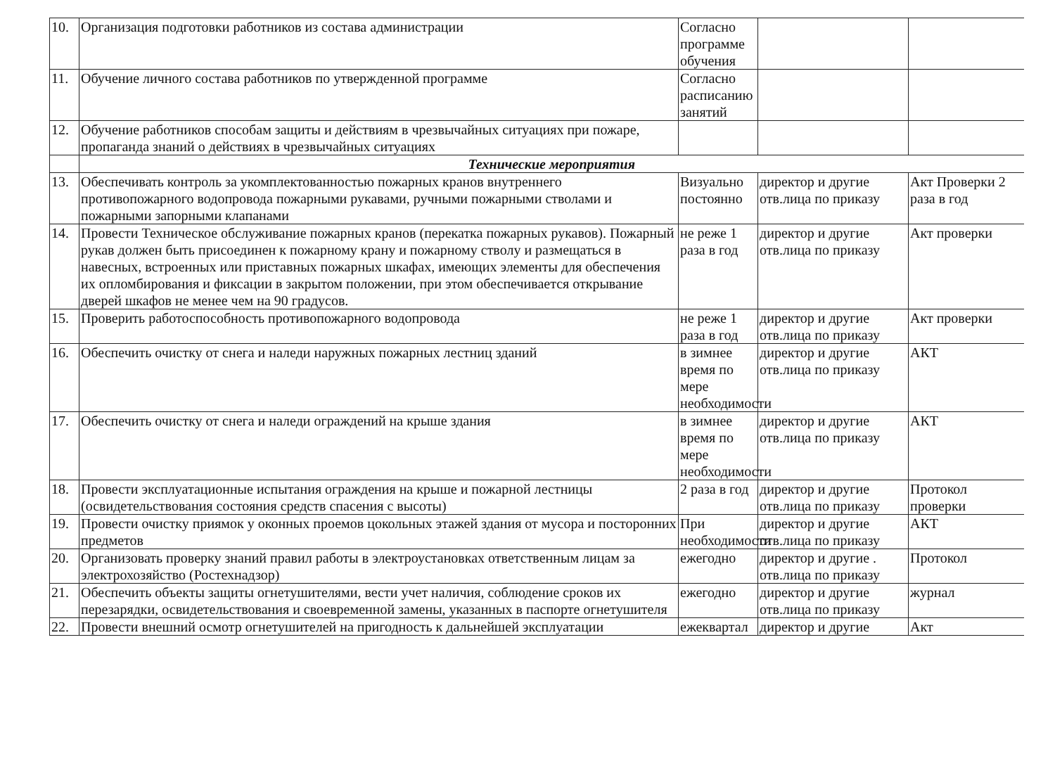| 10. | Организация подготовки работников из состава администрации | Согласно программе обучения | | |
| 11. | Обучение личного состава работников по утвержденной программе | Согласно расписанию занятий | | |
| 12. | Обучение работников способам защиты и действиям в чрезвычайных ситуациях при пожаре, пропаганда знаний о действиях в чрезвычайных ситуациях | | | |
| | Технические мероприятия | | | |
| 13. | Обеспечивать контроль за укомплектованностью пожарных кранов внутреннего противопожарного водопровода пожарными рукавами, ручными пожарными стволами и пожарными запорными клапанами | Визуально постоянно | директор и другие отв.лица по приказу | Акт Проверки 2 раза в год |
| 14. | Провести Техническое обслуживание пожарных кранов (перекатка пожарных рукавов). Пожарный рукав должен быть присоединен к пожарному крану и пожарному стволу и размещаться в навесных, встроенных или приставных пожарных шкафах, имеющих элементы для обеспечения их опломбирования и фиксации в закрытом положении, при этом обеспечивается открывание дверей шкафов не менее чем на 90 градусов. | не реже 1 раза в год | директор и другие отв.лица по приказу | Акт проверки |
| 15. | Проверить работоспособность противопожарного водопровода | не реже 1 раза в год | директор и другие отв.лица по приказу | Акт проверки |
| 16. | Обеспечить очистку от снега и наледи наружных пожарных лестниц зданий | в зимнее время по мере необходимости | директор и другие отв.лица по приказу | АКТ |
| 17. | Обеспечить очистку от снега и наледи ограждений на крыше здания | в зимнее время по мере необходимости | директор и другие отв.лица по приказу | АКТ |
| 18. | Провести эксплуатационные испытания ограждения на крыше и пожарной лестницы (освидетельствования состояния средств спасения с высоты) | 2 раза в год | директор и другие отв.лица по приказу | Протокол проверки |
| 19. | Провести очистку приямок у оконных проемов цокольных этажей здания от мусора и посторонних предметов | При необходимости | директор и другие отв.лица по приказу | АКТ |
| 20. | Организовать проверку знаний правил работы в электроустановках ответственным лицам за электрохозяйство (Ростехнадзор) | ежегодно | директор и другие . отв.лица по приказу | Протокол |
| 21. | Обеспечить объекты защиты огнетушителями, вести учет наличия, соблюдение сроков их перезарядки, освидетельствования и своевременной замены, указанных в паспорте огнетушителя | ежегодно | директор и другие отв.лица по приказу | журнал |
| 22. | Провести внешний осмотр огнетушителей на пригодность к дальнейшей эксплуатации | ежеквартал | директор и другие | Акт |